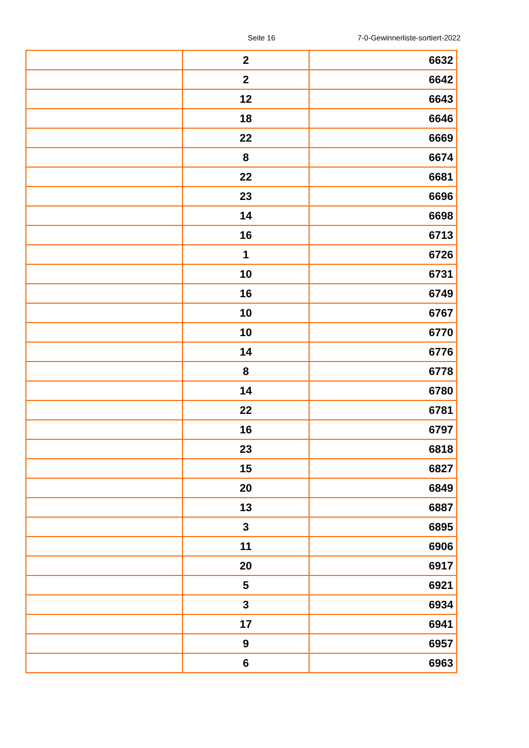Seite 16 7-0-Gewinnerliste-sortiert-2022
| | 2 | 6632 |
| | 2 | 6642 |
| | 12 | 6643 |
| | 18 | 6646 |
| | 22 | 6669 |
| | 8 | 6674 |
| | 22 | 6681 |
| | 23 | 6696 |
| | 14 | 6698 |
| | 16 | 6713 |
| | 1 | 6726 |
| | 10 | 6731 |
| | 16 | 6749 |
| | 10 | 6767 |
| | 10 | 6770 |
| | 14 | 6776 |
| | 8 | 6778 |
| | 14 | 6780 |
| | 22 | 6781 |
| | 16 | 6797 |
| | 23 | 6818 |
| | 15 | 6827 |
| | 20 | 6849 |
| | 13 | 6887 |
| | 3 | 6895 |
| | 11 | 6906 |
| | 20 | 6917 |
| | 5 | 6921 |
| | 3 | 6934 |
| | 17 | 6941 |
| | 9 | 6957 |
| | 6 | 6963 |